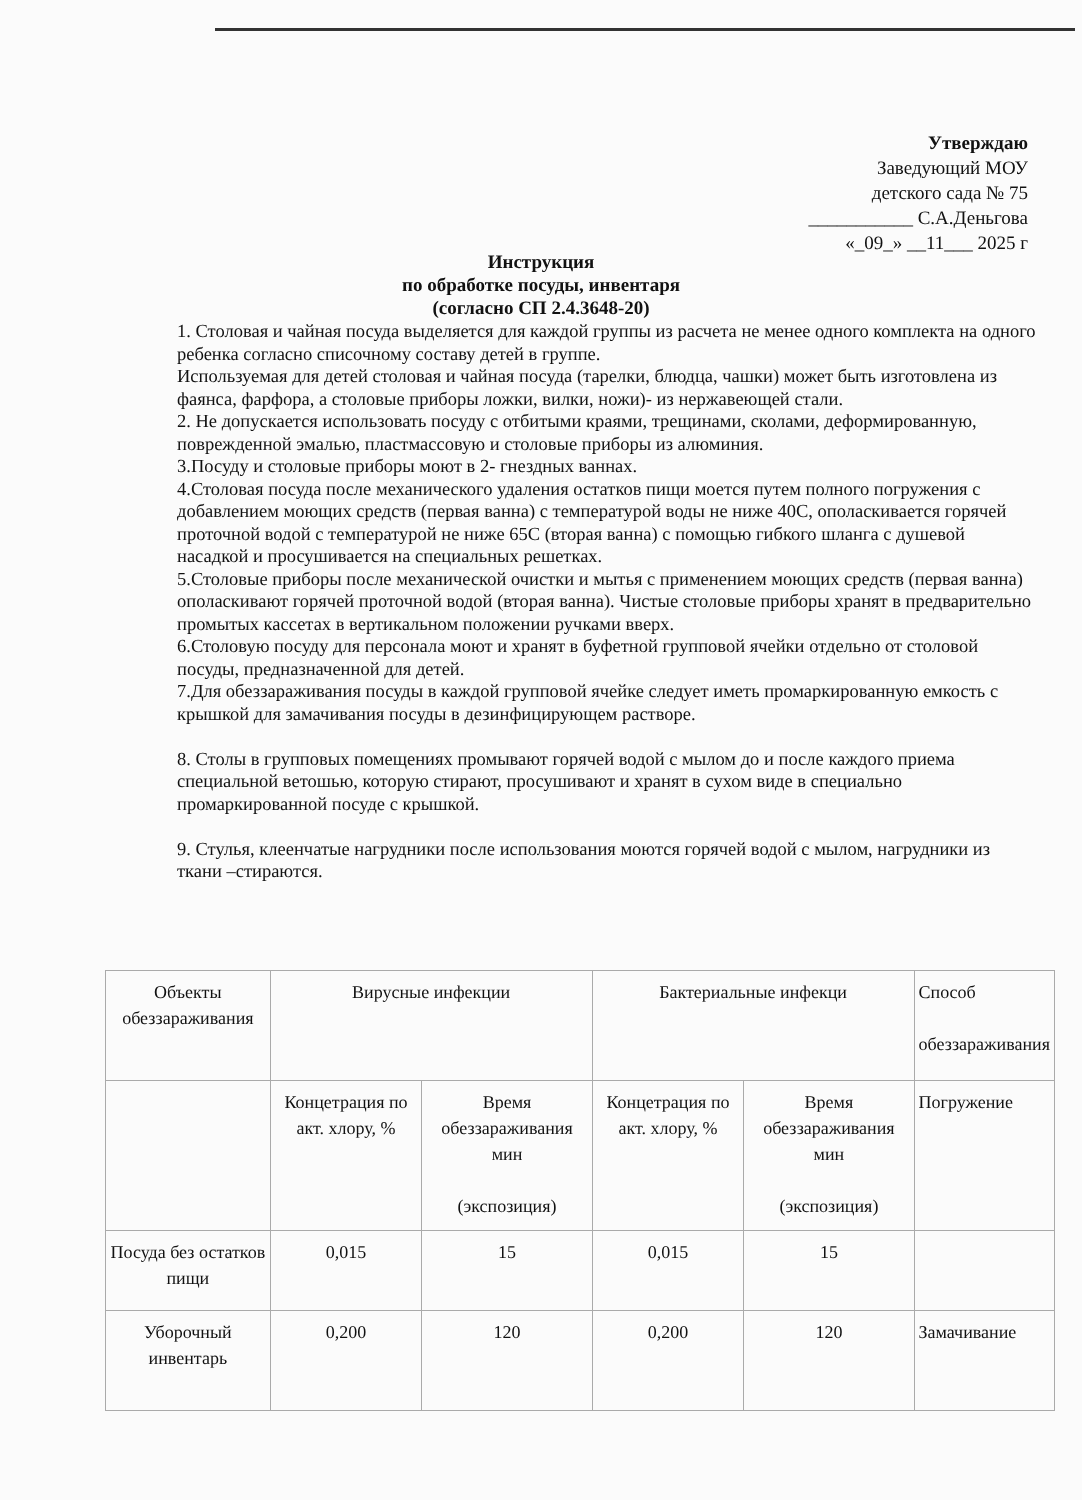Утверждаю
Заведующий МОУ
детского сада № 75
___________ С.А.Деньгова
«_09_» __11___ 2025 г
Инструкция
по обработке посуды, инвентаря
(согласно СП 2.4.3648-20)
1. Столовая и чайная посуда выделяется для каждой группы из расчета не менее одного комплекта на одного ребенка согласно списочному составу детей в группе.
Используемая для детей столовая и чайная посуда (тарелки, блюдца, чашки) может быть изготовлена из фаянса, фарфора, а столовые приборы ложки, вилки, ножи)- из нержавеющей стали.
2. Не допускается использовать посуду с отбитыми краями, трещинами, сколами, деформированную, поврежденной эмалью, пластмассовую и столовые приборы из алюминия.
3.Посуду и столовые приборы моют в 2- гнездных ваннах.
4.Столовая посуда после механического удаления остатков пищи моется путем полного погружения с добавлением моющих средств (первая ванна) с температурой воды не ниже 40С, ополаскивается горячей проточной водой с температурой не ниже 65С (вторая ванна) с помощью гибкого шланга с душевой насадкой и просушивается на специальных решетках.
5.Столовые приборы после механической очистки и мытья с применением моющих средств (первая ванна) ополаскивают горячей проточной водой (вторая ванна). Чистые столовые приборы хранят в предварительно промытых кассетах в вертикальном положении ручками вверх.
6.Столовую посуду для персонала моют и хранят в буфетной групповой ячейки отдельно от столовой посуды, предназначенной для детей.
7.Для обеззараживания посуды в каждой групповой ячейке следует иметь промаркированную емкость с крышкой для замачивания посуды в дезинфицирующем растворе.
8. Столы в групповых помещениях промывают горячей водой с мылом до и после каждого приема специальной ветошью, которую стирают, просушивают и хранят в сухом виде в специально промаркированной посуде с крышкой.
9. Стулья, клеенчатые нагрудники после использования моются горячей водой с мылом, нагрудники из ткани –стираются.
| Объекты обеззараживания | Вирусные инфекции | | Бактериальные инфекци | | Способ обеззараживания |
| --- | --- | --- | --- | --- | --- |
| | Концетрация по акт. хлору, % | Время обеззараживания мин (экспозиция) | Концетрация по акт. хлору, % | Время обеззараживания мин (экспозиция) | Погружение |
| Посуда без остатков пищи | 0,015 | 15 | 0,015 | 15 | |
| Уборочный инвентарь | 0,200 | 120 | 0,200 | 120 | Замачивание |